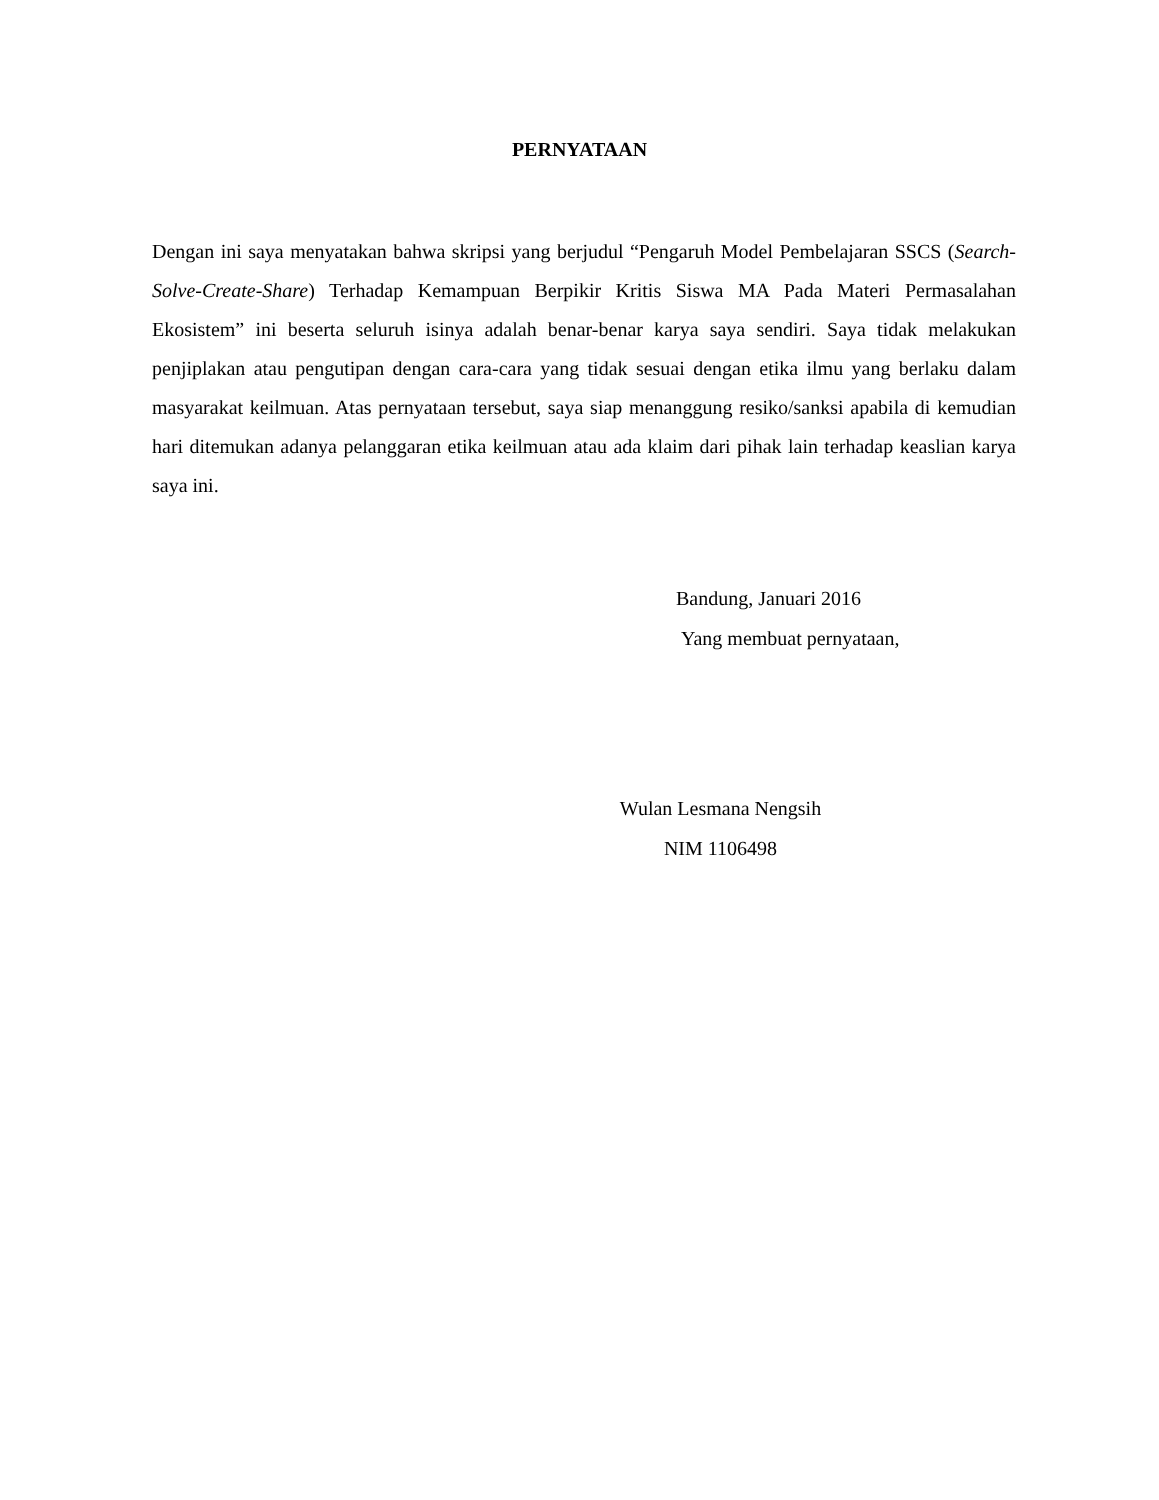PERNYATAAN
Dengan ini saya menyatakan bahwa skripsi yang berjudul “Pengaruh Model Pembelajaran SSCS (Search-Solve-Create-Share) Terhadap Kemampuan Berpikir Kritis Siswa MA Pada Materi Permasalahan Ekosistem” ini beserta seluruh isinya adalah benar-benar karya saya sendiri. Saya tidak melakukan penjiplakan atau pengutipan dengan cara-cara yang tidak sesuai dengan etika ilmu yang berlaku dalam masyarakat keilmuan. Atas pernyataan tersebut, saya siap menanggung resiko/sanksi apabila di kemudian hari ditemukan adanya pelanggaran etika keilmuan atau ada klaim dari pihak lain terhadap keaslian karya saya ini.
Bandung, Januari 2016
Yang membuat pernyataan,
Wulan Lesmana Nengsih
NIM 1106498